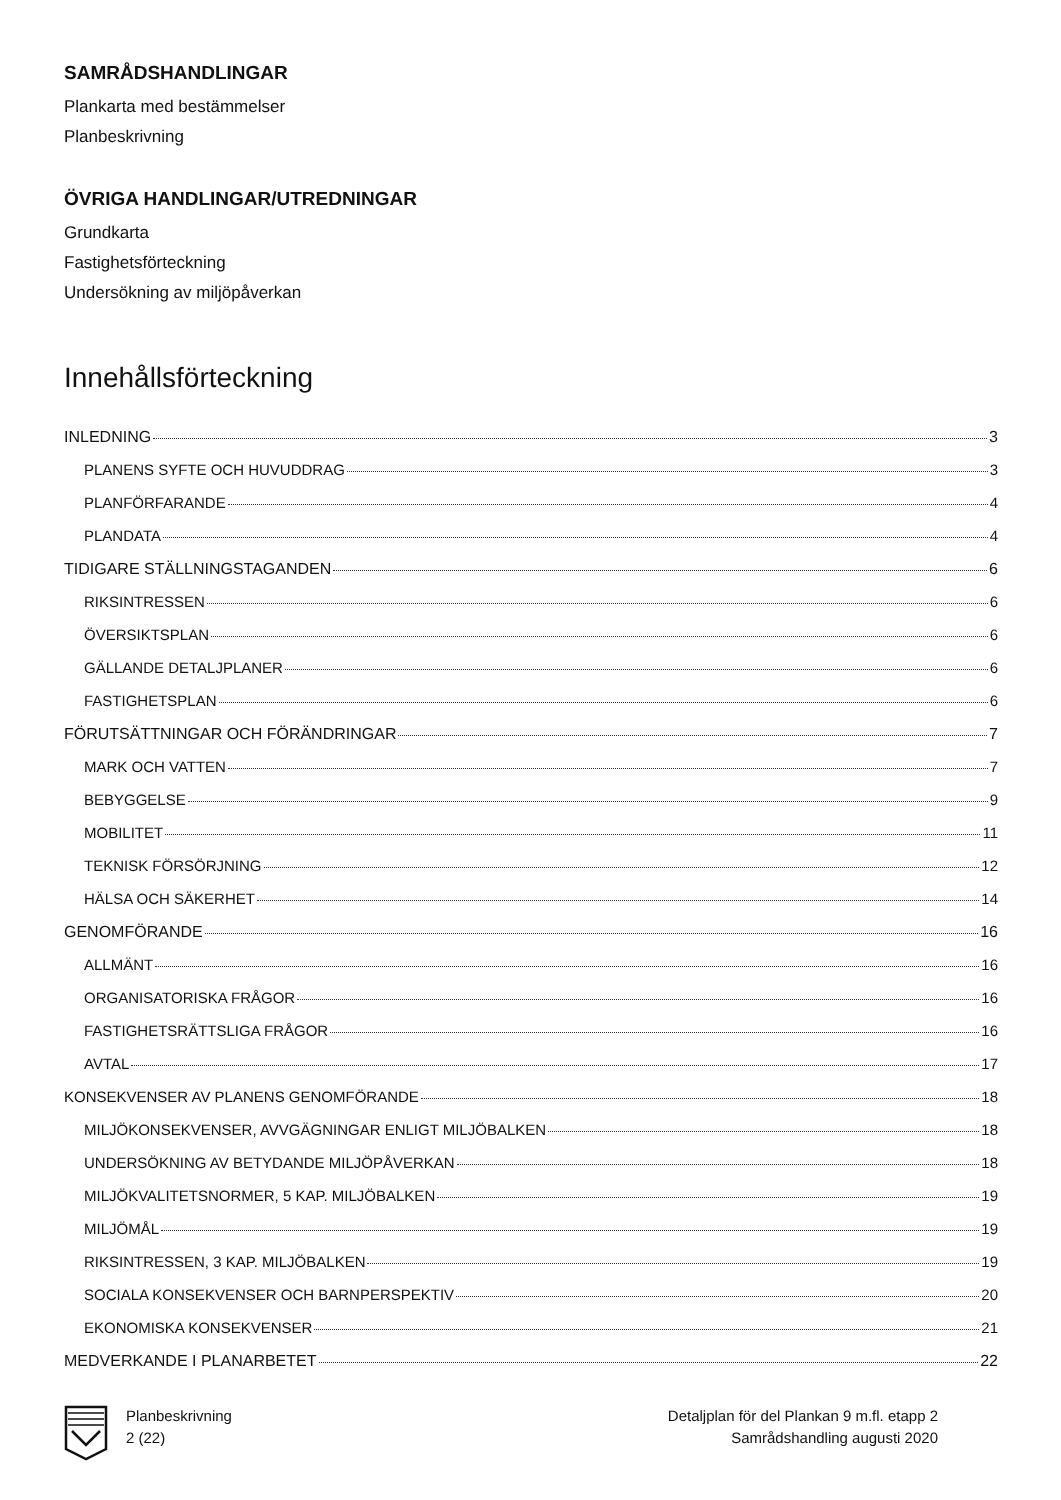SAMRÅDSHANDLINGAR
Plankarta med bestämmelser
Planbeskrivning
ÖVRIGA HANDLINGAR/UTREDNINGAR
Grundkarta
Fastighetsförteckning
Undersökning av miljöpåverkan
Innehållsförteckning
INLEDNING 3
PLANENS SYFTE OCH HUVUDDRAG 3
PLANFÖRFARANDE 4
PLANDATA 4
TIDIGARE STÄLLNINGSTAGANDEN 6
RIKSINTRESSEN 6
ÖVERSIKTSPLAN 6
GÄLLANDE DETALJPLANER 6
FASTIGHETSPLAN 6
FÖRUTSÄTTNINGAR OCH FÖRÄNDRINGAR 7
MARK OCH VATTEN 7
BEBYGGELSE 9
MOBILITET 11
TEKNISK FÖRSÖRJNING 12
HÄLSA OCH SÄKERHET 14
GENOMFÖRANDE 16
ALLMÄNT 16
ORGANISATORISKA FRÅGOR 16
FASTIGHETSRÄTTSLIGA FRÅGOR 16
AVTAL 17
KONSEKVENSER AV PLANENS GENOMFÖRANDE 18
MILJÖKONSEKVENSER, AVVGÄGNINGAR ENLIGT MILJÖBALKEN 18
UNDERSÖKNING AV BETYDANDE MILJÖPÅVERKAN 18
MILJÖKVALITETSNORMER, 5 KAP. MILJÖBALKEN 19
MILJÖMÅL 19
RIKSINTRESSEN, 3 KAP. MILJÖBALKEN 19
SOCIALA KONSEKVENSER OCH BARNPERSPEKTIV 20
EKONOMISKA KONSEKVENSER 21
MEDVERKANDE I PLANARBETET 22
Planbeskrivning
2 (22)
Detaljplan för del Plankan 9 m.fl. etapp 2
Samrådshandling augusti 2020